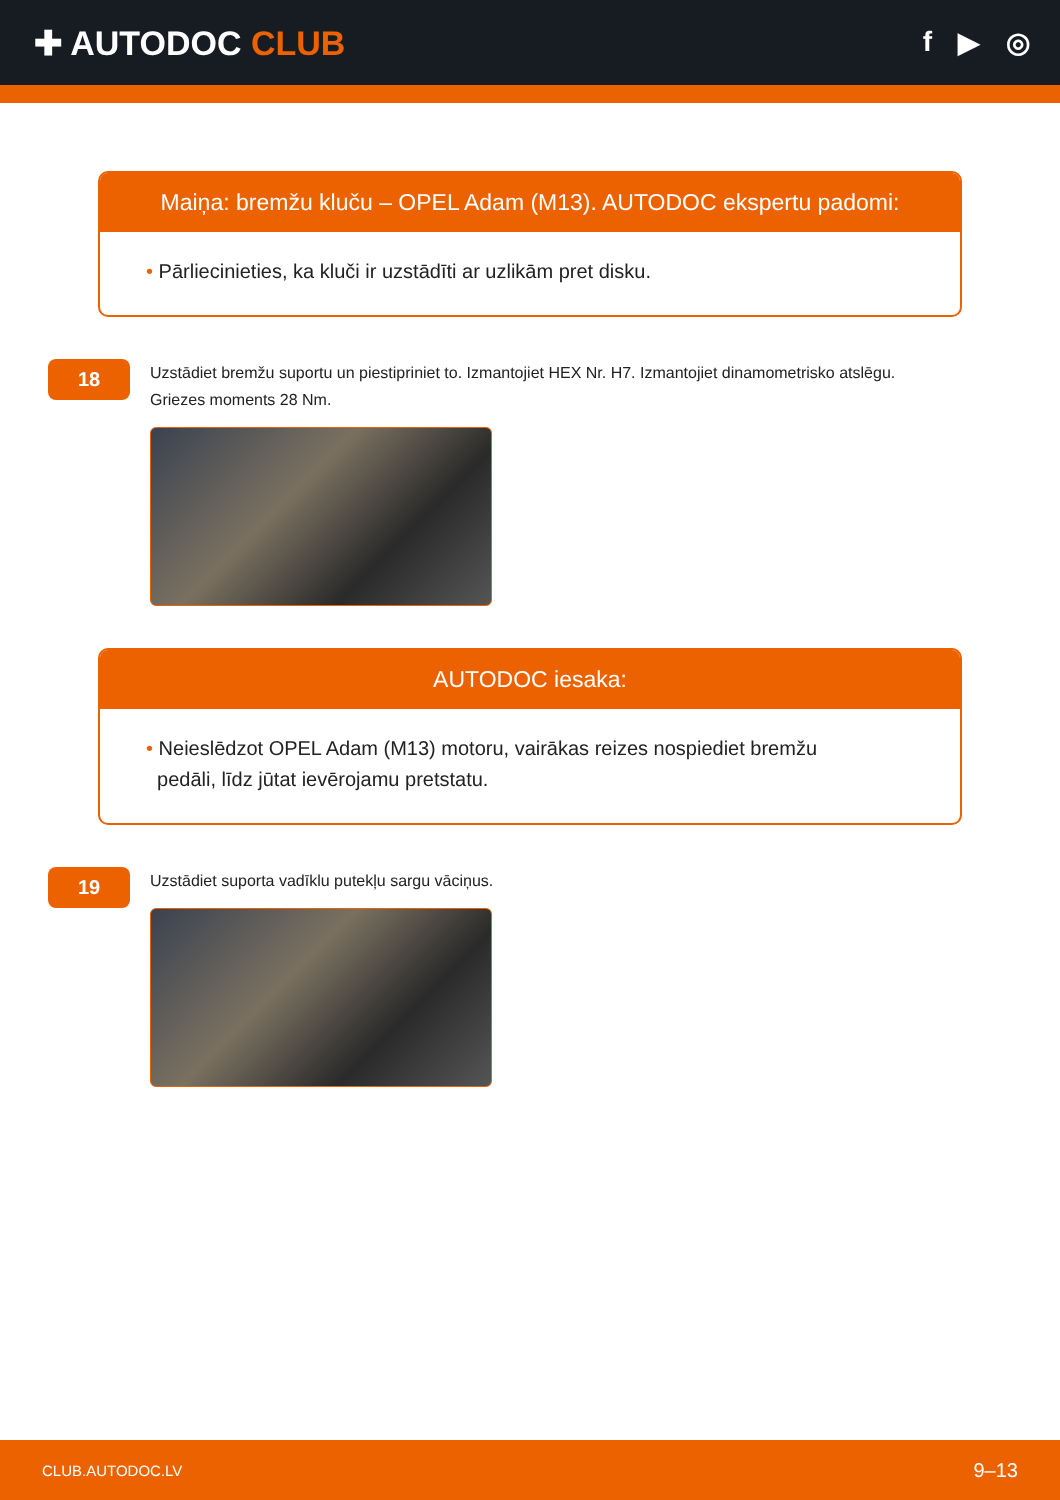✚ AUTODOC CLUB
f ▶ ◎
Maiņa: bremžu kluču – OPEL Adam (M13). AUTODOC ekspertu padomi:
• Pārliecinieties, ka kluči ir uzstādīti ar uzlikām pret disku.
18
Uzstādiet bremžu suportu un piestipriniet to. Izmantojiet HEX Nr. H7. Izmantojiet dinamometrisko atslēgu.
Griezes moments 28 Nm.
AUTODOC iesaka:
• Neieslēdzot OPEL Adam (M13) motoru, vairākas reizes nospiediet bremžu
pedāli, līdz jūtat ievērojamu pretstatu.
19
Uzstādiet suporta vadīklu putekļu sargu vāciņus.
CLUB.AUTODOC.LV 9–13